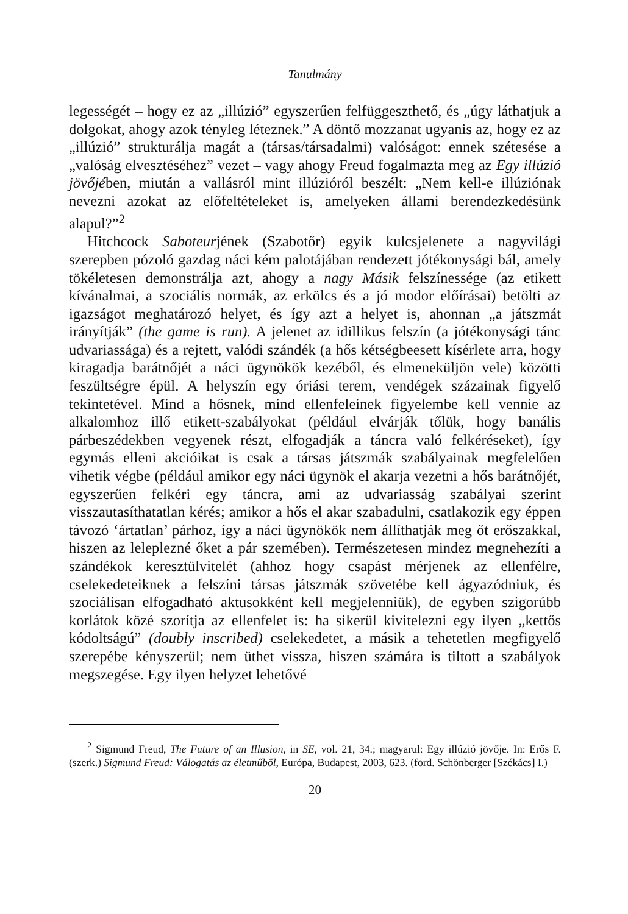Tanulmány
legességét – hogy ez az „illúzió” egyszerűen felfüggeszthető, és „úgy láthatjuk a dolgokat, ahogy azok tényleg léteznek.” A döntő mozzanat ugyanis az, hogy ez az „illúzió” strukturálja magát a (társas/társadalmi) valóságot: ennek szétesése a „valóság elvesztéséhez” vezet – vagy ahogy Freud fogalmazta meg az Egy illúzió jövőjében, miután a vallásról mint illúzióról beszélt: „Nem kell-e illúziónak nevezni azokat az előfeltételeket is, amelyeken állami berendezkedésünk alapul?”<sup>2</sup>
Hitchcock Saboteurjének (Szabotőr) egyik kulcsjelenete a nagyvilági szerepben pózoló gazdag náci kém palotájában rendezett jótékonysági bál, amely tökéletesen demonstrálja azt, ahogy a nagy Másik felszínessége (az etikett kívánalmai, a szociális normák, az erkölcs és a jó modor előírásai) betölti az igazságot meghatározó helyet, és így azt a helyet is, ahonnan „a játszmát irányítják” (the game is run). A jelenet az idillikus felszín (a jótékonysági tánc udvariassága) és a rejtett, valódi szándék (a hős kétségbeesett kísérlete arra, hogy kiragadja barátnőjét a náci ügynökök kezéből, és elmeneküljön vele) közötti feszültségre épül. A helyszín egy óriási terem, vendégek százainak figyelő tekintetével. Mind a hősnek, mind ellenfeleinek figyelembe kell vennie az alkalomhoz illő etikett-szabályokat (például elvárják tőlük, hogy banális párbeszédekben vegyenek részt, elfogadják a táncra való felkéréseket), így egymás elleni akcióikat is csak a társas játszmák szabályainak megfelelően vihetik végbe (például amikor egy náci ügynök el akarja vezetni a hős barátnőjét, egyszerűen felkéri egy táncra, ami az udvariasság szabályai szerint visszautasíthatatlan kérés; amikor a hős el akar szabadulni, csatlakozik egy éppen távozó ‘ártatlan’ párhoz, így a náci ügynökök nem állíthatják meg őt erőszakkal, hiszen az leleplezné őket a pár szemében). Természetesen mindez megnehezíti a szándékok keresztülvitelét (ahhoz hogy csapást mérjenek az ellenfélre, cselekedeteiknek a felszíni társas játszmák szövetébe kell ágyazódniuk, és szociálisan elfogadható aktusokként kell megjelenniük), de egyben szigorúbb korlátok közé szorítja az ellenfelet is: ha sikerül kivitelezni egy ilyen „kettős kódoltságú” (doubly inscribed) cselekedetet, a másik a tehetetlen megfigyelő szerepébe kényszerül; nem üthet vissza, hiszen számára is tiltott a szabályok megszegése. Egy ilyen helyzet lehetővé
<sup>2</sup> Sigmund Freud, The Future of an Illusion, in SE, vol. 21, 34.; magyarul: Egy illúzió jövője. In: Erős F. (szerk.) Sigmund Freud: Válogatás az életműből, Európa, Budapest, 2003, 623. (ford. Schönberger [Székács] I.)
20